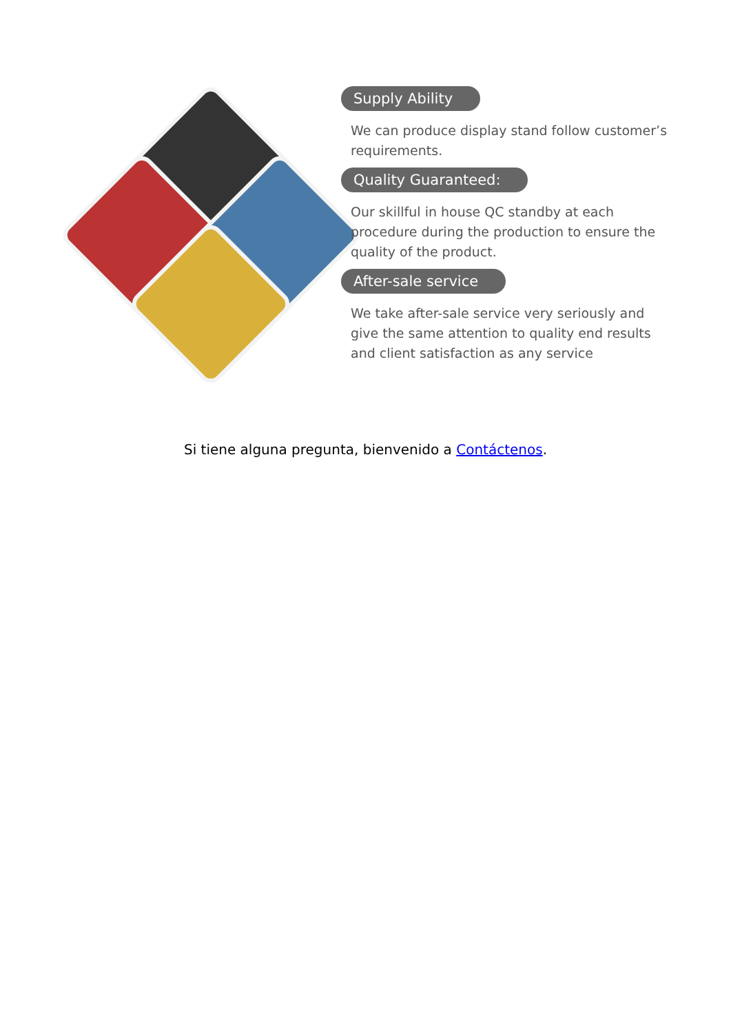Supply Ability
We can produce display stand follow customer’s requirements.
Quality Guaranteed:
Our skillful in house QC standby at each procedure during the production to ensure the quality of the product.
After-sale service
We take after-sale service very seriously and give the same attention to quality end results and client satisfaction as any service
Si tiene alguna pregunta, bienvenido a Contáctenos.